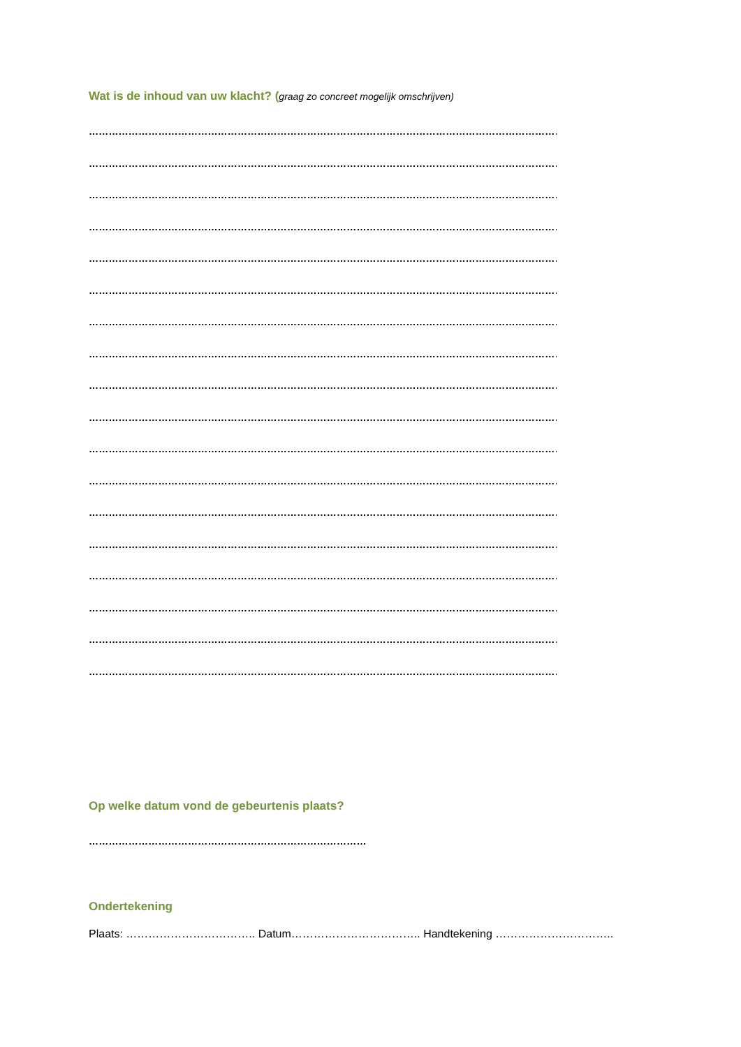Wat is de inhoud van uw klacht? (graag zo concreet mogelijk omschrijven)
…………………………………………………………………………………………………………………………………………
…………………………………………………………………………………………………………………………………………
…………………………………………………………………………………………………………………………………………
…………………………………………………………………………………………………………………………………………
…………………………………………………………………………………………………………………………………………
…………………………………………………………………………………………………………………………………………
…………………………………………………………………………………………………………………………………………
…………………………………………………………………………………………………………………………………………
…………………………………………………………………………………………………………………………………………
…………………………………………………………………………………………………………………………………………
…………………………………………………………………………………………………………………………………………
…………………………………………………………………………………………………………………………………………
…………………………………………………………………………………………………………………………………………
…………………………………………………………………………………………………………………………………………
…………………………………………………………………………………………………………………………………………
…………………………………………………………………………………………………………………………………………
…………………………………………………………………………………………………………………………………………
…………………………………………………………………………………………………………………………………………
Op welke datum vond de gebeurtenis plaats?
…………………………………………………………………………
Ondertekening
Plaats: …………………………….. Datum…………………………….. Handtekening …………………………..